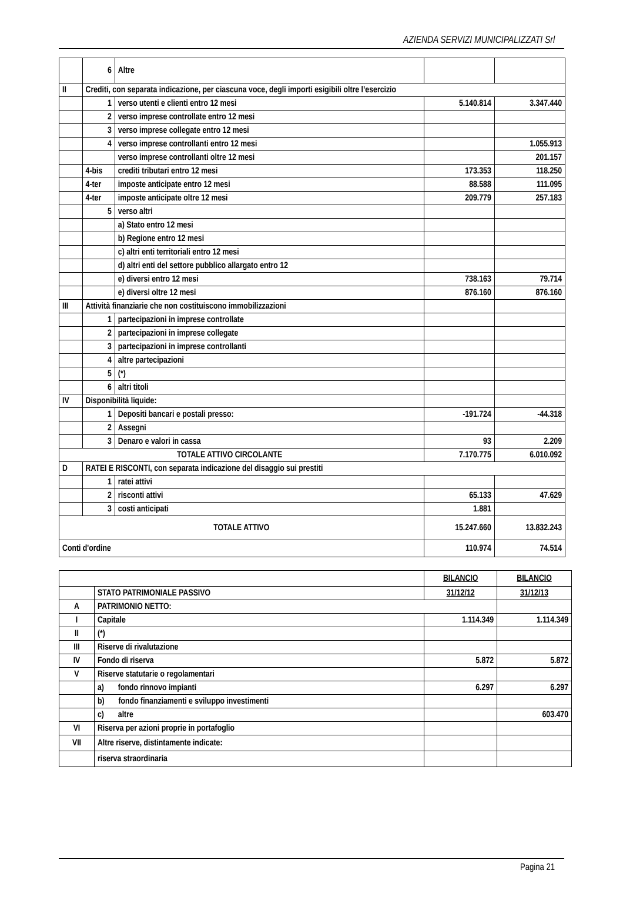AZIENDA SERVIZI MUNICIPALIZZATI Srl
| | 6 | Altre | | |
| II | Crediti, con separata indicazione, per ciascuna voce, degli importi esigibili oltre l’esercizio | | | |
| | 1 | verso utenti e clienti entro 12 mesi | 5.140.814 | 3.347.440 |
| | 2 | verso imprese controllate entro 12 mesi | | |
| | 3 | verso imprese collegate entro 12 mesi | | |
| | 4 | verso imprese controllanti entro 12 mesi | | 1.055.913 |
| | | verso imprese controllanti oltre 12 mesi | | 201.157 |
| | 4-bis | crediti tributari entro 12 mesi | 173.353 | 118.250 |
| | 4-ter | imposte anticipate entro 12 mesi | 88.588 | 111.095 |
| | 4-ter | imposte anticipate oltre 12 mesi | 209.779 | 257.183 |
| | 5 | verso altri | | |
| | | a) Stato entro 12 mesi | | |
| | | b) Regione entro 12 mesi | | |
| | | c) altri enti territoriali entro 12 mesi | | |
| | | d) altri enti del settore pubblico allargato entro 12 | | |
| | | e) diversi entro 12 mesi | 738.163 | 79.714 |
| | | e) diversi oltre 12 mesi | 876.160 | 876.160 |
| III | Attività finanziarie che non costituiscono immobilizzazioni | | | |
| | 1 | partecipazioni in imprese controllate | | |
| | 2 | partecipazioni in imprese collegate | | |
| | 3 | partecipazioni in imprese controllanti | | |
| | 4 | altre partecipazioni | | |
| | 5 | (*) | | |
| | 6 | altri titoli | | |
| IV | Disponibilità liquide: | | | |
| | 1 | Depositi bancari e postali presso: | -191.724 | -44.318 |
| | 2 | Assegni | | |
| | 3 | Denaro e valori in cassa | 93 | 2.209 |
| TOTALE ATTIVO CIRCOLANTE | | | 7.170.775 | 6.010.092 |
| D | RATEI E RISCONTI, con separata indicazione del disaggio sui prestiti | | | |
| | 1 | ratei attivi | | |
| | 2 | risconti attivi | 65.133 | 47.629 |
| | 3 | costi anticipati | 1.881 | |
| TOTALE ATTIVO | | | 15.247.660 | 13.832.243 |
| Conti d'ordine | | | 110.974 | 74.514 |
| | | BILANCIO | BILANCIO |
| | STATO PATRIMONIALE PASSIVO | 31/12/12 | 31/12/13 |
| A | PATRIMONIO NETTO: | | |
| I | Capitale | 1.114.349 | 1.114.349 |
| II | (*) | | |
| III | Riserve di rivalutazione | | |
| IV | Fondo di riserva | 5.872 | 5.872 |
| V | Riserve statutarie o regolamentari | | |
| | a) fondo rinnovo impianti | 6.297 | 6.297 |
| | b) fondo finanziamenti e sviluppo investimenti | | |
| | c) altre | | 603.470 |
| VI | Riserva per azioni proprie in portafoglio | | |
| VII | Altre riserve, distintamente indicate: | | |
| | riserva straordinaria | | |
Pagina 21